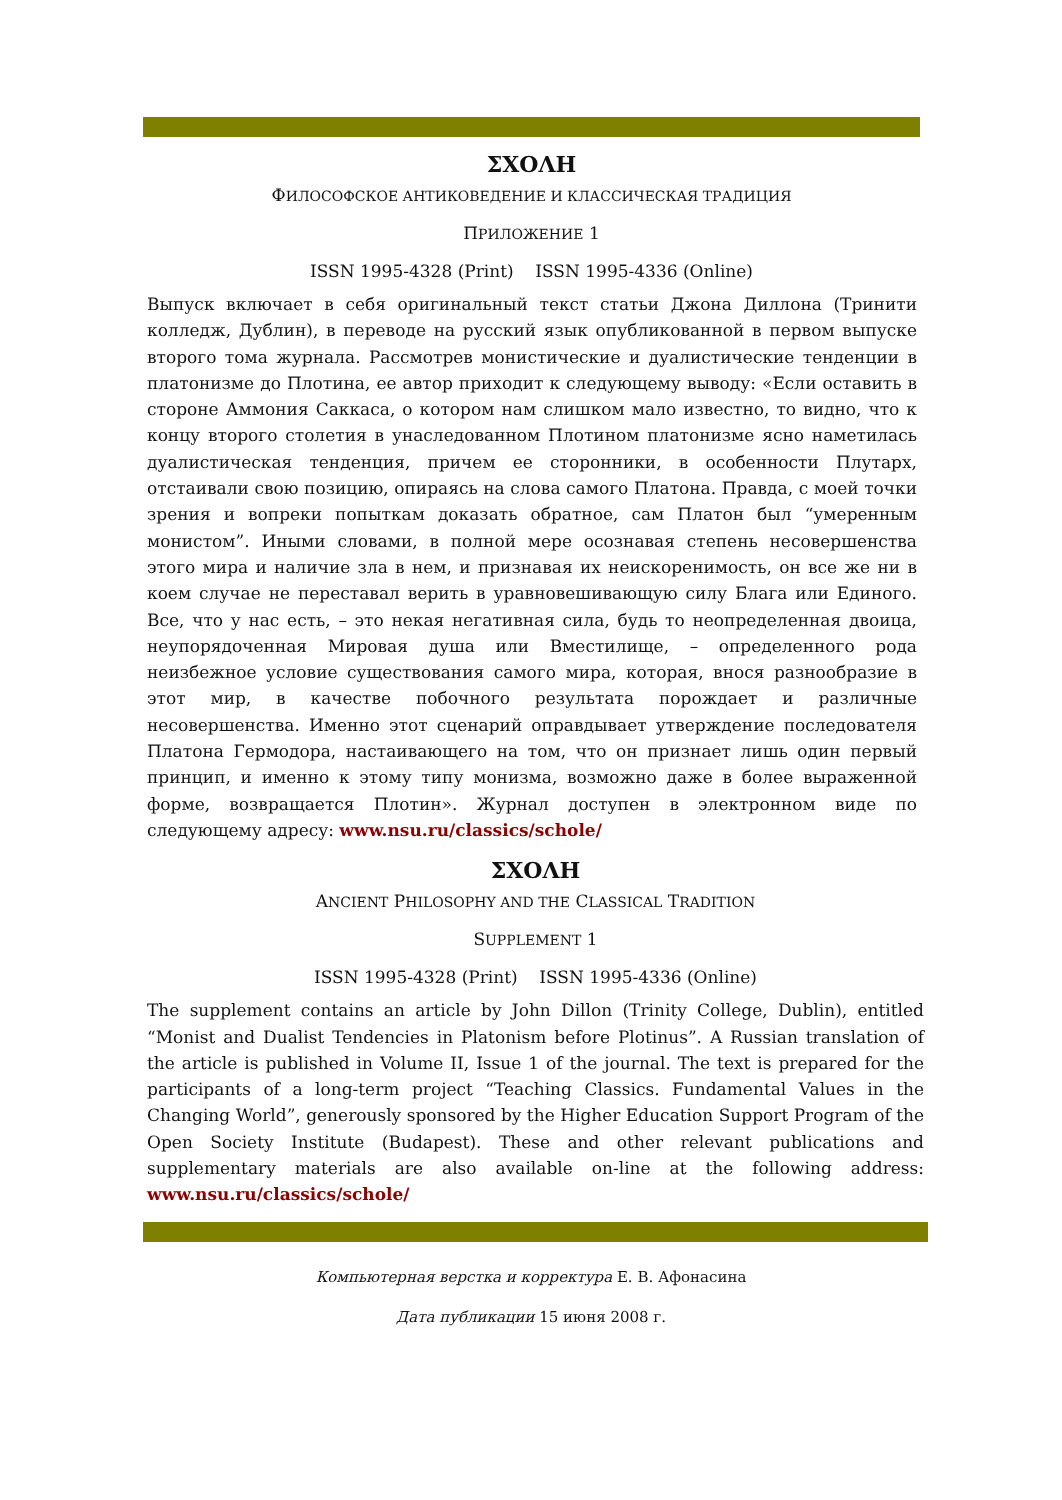ΣΧΟΛΗ
ФИЛОСОФСКОЕ АНТИКОВЕДЕНИЕ И КЛАССИЧЕСКАЯ ТРАДИЦИЯ
ПРИЛОЖЕНИЕ 1
ISSN 1995-4328 (Print) ISSN 1995-4336 (Online)
Выпуск включает в себя оригинальный текст статьи Джона Диллона (Тринити колледж, Дублин), в переводе на русский язык опубликованной в первом выпуске второго тома журнала. Рассмотрев монистические и дуалистические тенденции в платонизме до Плотина, ее автор приходит к следующему выводу: «Если оставить в стороне Аммония Саккаса, о котором нам слишком мало известно, то видно, что к концу второго столетия в унаследованном Плотином платонизме ясно наметилась дуалистическая тенденция, причем ее сторонники, в особенности Плутарх, отстаивали свою позицию, опираясь на слова самого Платона. Правда, с моей точки зрения и вопреки попыткам доказать обратное, сам Платон был “умеренным монистом”. Иными словами, в полной мере осознавая степень несовершенства этого мира и наличие зла в нем, и признавая их неискоренимость, он все же ни в коем случае не переставал верить в уравновешивающую силу Блага или Единого. Все, что у нас есть, – это некая негативная сила, будь то неопределенная двоица, неупорядоченная Мировая душа или Вместилище, – определенного рода неизбежное условие существования самого мира, которая, внося разнообразие в этот мир, в качестве побочного результата порождает и различные несовершенства. Именно этот сценарий оправдывает утверждение последователя Платона Гермодора, настаивающего на том, что он признает лишь один первый принцип, и именно к этому типу монизма, возможно даже в более выраженной форме, возвращается Плотин». Журнал доступен в электронном виде по следующему адресу: www.nsu.ru/classics/schole/
ΣΧΟΛΗ
ANCIENT PHILOSOPHY AND THE CLASSICAL TRADITION
SUPPLEMENT 1
ISSN 1995-4328 (Print) ISSN 1995-4336 (Online)
The supplement contains an article by John Dillon (Trinity College, Dublin), entitled “Monist and Dualist Tendencies in Platonism before Plotinus”. A Russian translation of the article is published in Volume II, Issue 1 of the journal. The text is prepared for the participants of a long-term project “Teaching Classics. Fundamental Values in the Changing World”, generously sponsored by the Higher Education Support Program of the Open Society Institute (Budapest). These and other relevant publications and supplementary materials are also available on-line at the following address: www.nsu.ru/classics/schole/
Компьютерная верстка и корректура Е. В. Афонасина
Дата публикации 15 июня 2008 г.